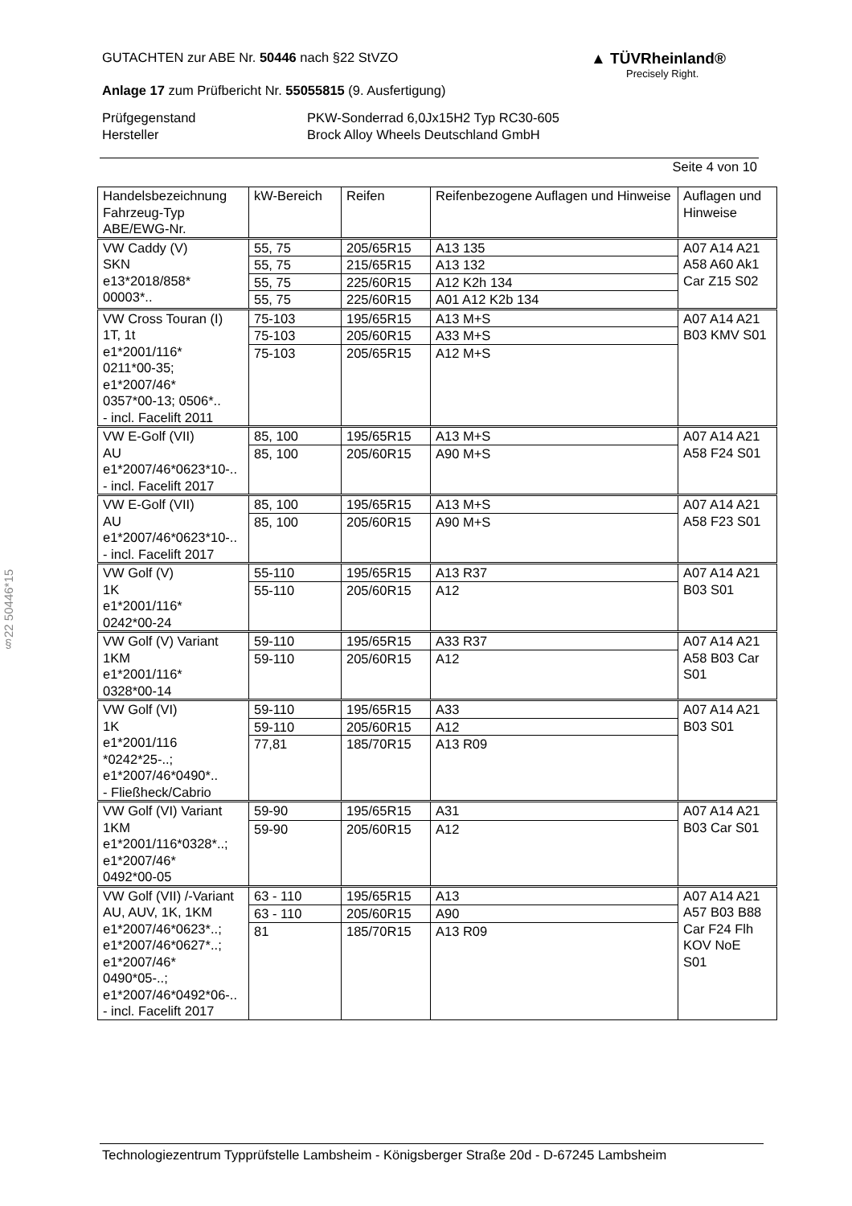§22 50446*15
GUTACHTEN zur ABE Nr. 50446 nach §22 StVZO
Anlage 17 zum Prüfbericht Nr. 55055815 (9. Ausfertigung)
Prüfgegenstand PKW-Sonderrad 6,0Jx15H2 Typ RC30-605 Hersteller Brock Alloy Wheels Deutschland GmbH
Seite 4 von 10
▲ TÜVRheinland®
Precisely Right.
| Handelsbezeichnung Fahrzeug-Typ ABE/EWG-Nr. | kW-Bereich | Reifen | Reifenbezogene Auflagen und Hinweise | Auflagen und Hinweise |
| --- | --- | --- | --- | --- |
| VW Caddy (V) SKN e13*2018/858* 00003*.. | 55, 75 | 205/65R15 | A13 135 | A07 A14 A21 A58 A60 Ak1 Car Z15 S02 |
| | 55, 75 | 215/65R15 | A13 132 | |
| | 55, 75 | 225/60R15 | A12 K2h 134 | |
| | 55, 75 | 225/60R15 | A01 A12 K2b 134 | |
| VW Cross Touran (I) 1T, 1t e1*2001/116* 0211*00-35; e1*2007/46* 0357*00-13; 0506*.. - incl. Facelift 2011 | 75-103 | 195/65R15 | A13 M+S | A07 A14 A21 B03 KMV S01 |
| | 75-103 | 205/60R15 | A33 M+S | |
| | 75-103 | 205/65R15 | A12 M+S | |
| VW E-Golf (VII) AU e1*2007/46*0623*10-.. - incl. Facelift 2017 | 85, 100 | 195/65R15 | A13 M+S | A07 A14 A21 A58 F24 S01 |
| | 85, 100 | 205/60R15 | A90 M+S | |
| VW E-Golf (VII) AU e1*2007/46*0623*10-.. - incl. Facelift 2017 | 85, 100 | 195/65R15 | A13 M+S | A07 A14 A21 A58 F23 S01 |
| | 85, 100 | 205/60R15 | A90 M+S | |
| VW Golf (V) 1K e1*2001/116* 0242*00-24 | 55-110 | 195/65R15 | A13 R37 | A07 A14 A21 B03 S01 |
| | 55-110 | 205/60R15 | A12 | |
| VW Golf (V) Variant 1KM e1*2001/116* 0328*00-14 | 59-110 | 195/65R15 | A33 R37 | A07 A14 A21 A58 B03 Car S01 |
| | 59-110 | 205/60R15 | A12 | |
| VW Golf (VI) 1K e1*2001/116 *0242*25-..; e1*2007/46*0490*.. - Fließheck/Cabrio | 59-110 | 195/65R15 | A33 | A07 A14 A21 B03 S01 |
| | 59-110 | 205/60R15 | A12 | |
| | 77,81 | 185/70R15 | A13 R09 | |
| VW Golf (VI) Variant 1KM e1*2001/116*0328*..; e1*2007/46* 0492*00-05 | 59-90 | 195/65R15 | A31 | A07 A14 A21 B03 Car S01 |
| | 59-90 | 205/60R15 | A12 | |
| VW Golf (VII) /-Variant AU, AUV, 1K, 1KM e1*2007/46*0623*..; e1*2007/46*0627*..; e1*2007/46* 0490*05-..; e1*2007/46*0492*06-.. - incl. Facelift 2017 | 63 - 110 | 195/65R15 | A13 | A07 A14 A21 A57 B03 B88 Car F24 Flh KOV NoE S01 |
| | 63 - 110 | 205/60R15 | A90 | |
| | 81 | 185/70R15 | A13 R09 | |
Technologiezentrum Typprüfstelle Lambsheim - Königsberger Straße 20d - D-67245 Lambsheim